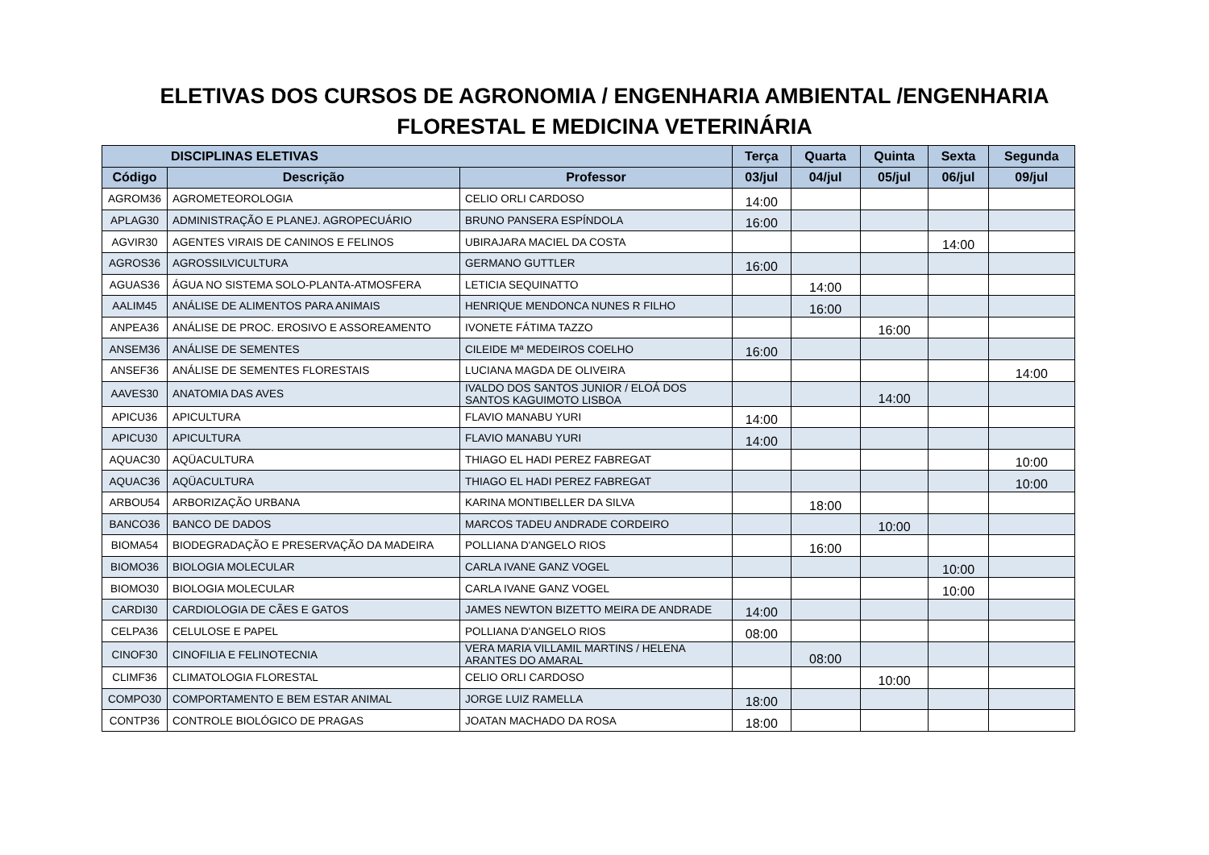ELETIVAS DOS CURSOS DE AGRONOMIA / ENGENHARIA AMBIENTAL /ENGENHARIA
FLORESTAL E MEDICINA VETERINÁRIA
| DISCIPLINAS ELETIVAS | | | Terça | Quarta | Quinta | Sexta | Segunda |
| --- | --- | --- | --- | --- | --- | --- | --- |
| Código | Descrição | Professor | 03/jul | 04/jul | 05/jul | 06/jul | 09/jul |
| AGROM36 | AGROMETEOROLOGIA | CELIO ORLI CARDOSO | 14:00 | | | | |
| APLAG30 | ADMINISTRAÇÃO E PLANEJ. AGROPECUÁRIO | BRUNO PANSERA ESPÍNDOLA | 16:00 | | | | |
| AGVIR30 | AGENTES VIRAIS DE CANINOS E FELINOS | UBIRAJARA MACIEL DA COSTA | | | | 14:00 | |
| AGROS36 | AGROSSILVICULTURA | GERMANO GUTTLER | 16:00 | | | | |
| AGUAS36 | ÁGUA NO SISTEMA SOLO-PLANTA-ATMOSFERA | LETICIA SEQUINATTO | | 14:00 | | | |
| AALIM45 | ANÁLISE DE ALIMENTOS PARA ANIMAIS | HENRIQUE MENDONCA NUNES R FILHO | | 16:00 | | | |
| ANPEA36 | ANÁLISE DE PROC. EROSIVO E ASSOREAMENTO | IVONETE FÁTIMA TAZZO | | | 16:00 | | |
| ANSEM36 | ANÁLISE DE SEMENTES | CILEIDE Mª MEDEIROS COELHO | 16:00 | | | | |
| ANSEF36 | ANÁLISE DE SEMENTES FLORESTAIS | LUCIANA MAGDA DE OLIVEIRA | | | | | 14:00 |
| AAVES30 | ANATOMIA DAS AVES | IVALDO DOS SANTOS JUNIOR / ELOÁ DOS SANTOS KAGUIMOTO LISBOA | | | 14:00 | | |
| APICU36 | APICULTURA | FLAVIO MANABU YURI | 14:00 | | | | |
| APICU30 | APICULTURA | FLAVIO MANABU YURI | 14:00 | | | | |
| AQUAC30 | AQÜACULTURA | THIAGO EL HADI PEREZ FABREGAT | | | | | 10:00 |
| AQUAC36 | AQÜACULTURA | THIAGO EL HADI PEREZ FABREGAT | | | | | 10:00 |
| ARBOU54 | ARBORIZAÇÃO URBANA | KARINA MONTIBELLER DA SILVA | | 18:00 | | | |
| BANCO36 | BANCO DE DADOS | MARCOS TADEU ANDRADE CORDEIRO | | | 10:00 | | |
| BIOMA54 | BIODEGRADAÇÃO E PRESERVAÇÃO DA MADEIRA | POLLIANA D'ANGELO RIOS | | 16:00 | | | |
| BIOMO36 | BIOLOGIA MOLECULAR | CARLA IVANE GANZ VOGEL | | | | 10:00 | |
| BIOMO30 | BIOLOGIA MOLECULAR | CARLA IVANE GANZ VOGEL | | | | 10:00 | |
| CARDI30 | CARDIOLOGIA DE CÃES E GATOS | JAMES NEWTON BIZETTO MEIRA DE ANDRADE | 14:00 | | | | |
| CELPA36 | CELULOSE E PAPEL | POLLIANA D'ANGELO RIOS | 08:00 | | | | |
| CINOF30 | CINOFILIA E FELINOTECNIA | VERA MARIA VILLAMIL MARTINS / HELENA ARANTES DO AMARAL | | 08:00 | | | |
| CLIMF36 | CLIMATOLOGIA FLORESTAL | CELIO ORLI CARDOSO | | | 10:00 | | |
| COMPO30 | COMPORTAMENTO E BEM ESTAR ANIMAL | JORGE LUIZ RAMELLA | 18:00 | | | | |
| CONTP36 | CONTROLE BIOLÓGICO DE PRAGAS | JOATAN MACHADO DA ROSA | 18:00 | | | | |